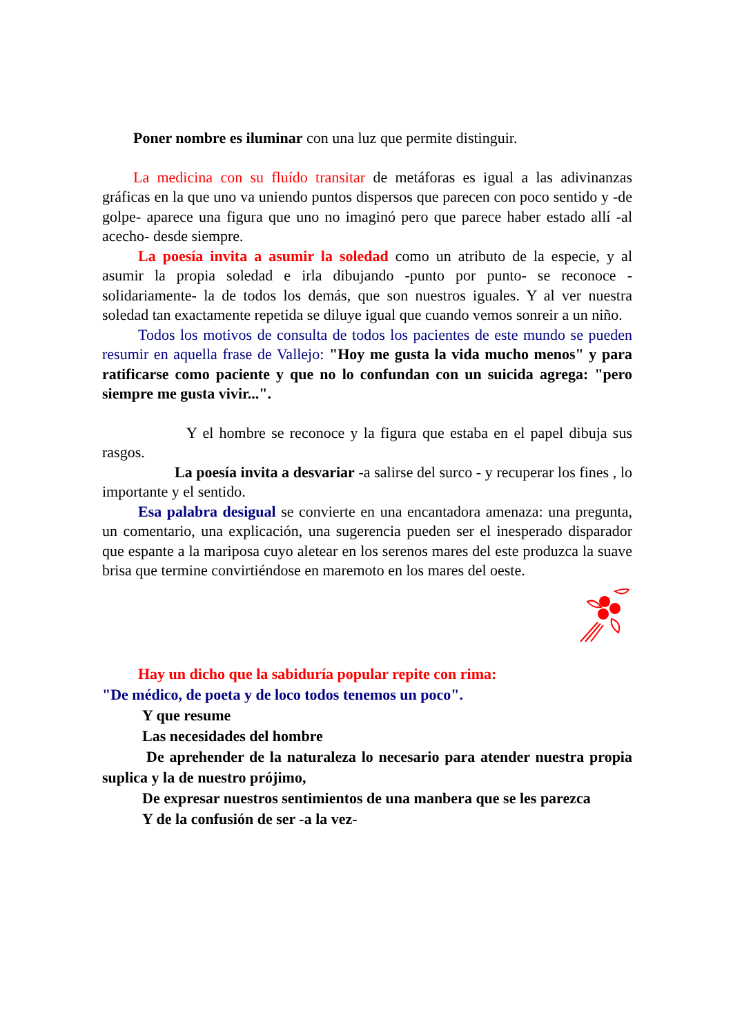Poner nombre es iluminar con una luz que permite distinguir.
La medicina con su fluído transitar de metáforas es igual a las adivinanzas gráficas en la que uno va uniendo puntos dispersos que parecen con poco sentido y -de golpe- aparece una figura que uno no imaginó pero que parece haber estado allí -al acecho- desde siempre.
La poesía invita a asumir la soledad como un atributo de la especie, y al asumir la propia soledad e irla dibujando -punto por punto- se reconoce -solidariamente- la de todos los demás, que son nuestros iguales. Y al ver nuestra soledad tan exactamente repetida se diluye igual que cuando vemos sonreir a un niño.
Todos los motivos de consulta de todos los pacientes de este mundo se pueden resumir en aquella frase de Vallejo: "Hoy me gusta la vida mucho menos" y para ratificarse como paciente y que no lo confundan con un suicida agrega: "pero siempre me gusta vivir...".
Y el hombre se reconoce y la figura que estaba en el papel dibuja sus rasgos.
La poesía invita a desvariar -a salirse del surco - y recuperar los fines , lo importante y el sentido.
Esa palabra desigual se convierte en una encantadora amenaza: una pregunta, un comentario, una explicación, una sugerencia pueden ser el inesperado disparador que espante a la mariposa cuyo aletear en los serenos mares del este produzca la suave brisa que termine convirtiéndose en maremoto en los mares del oeste.
Hay un dicho que la sabiduría popular repite con rima:
"De médico, de poeta y de loco todos tenemos un poco".
Y que resume
Las necesidades del hombre
De aprehender de la naturaleza lo necesario para atender nuestra propia suplica y la de nuestro prójimo,
De expresar nuestros sentimientos de una manbera que se les parezca
Y de la confusión de ser -a la vez-